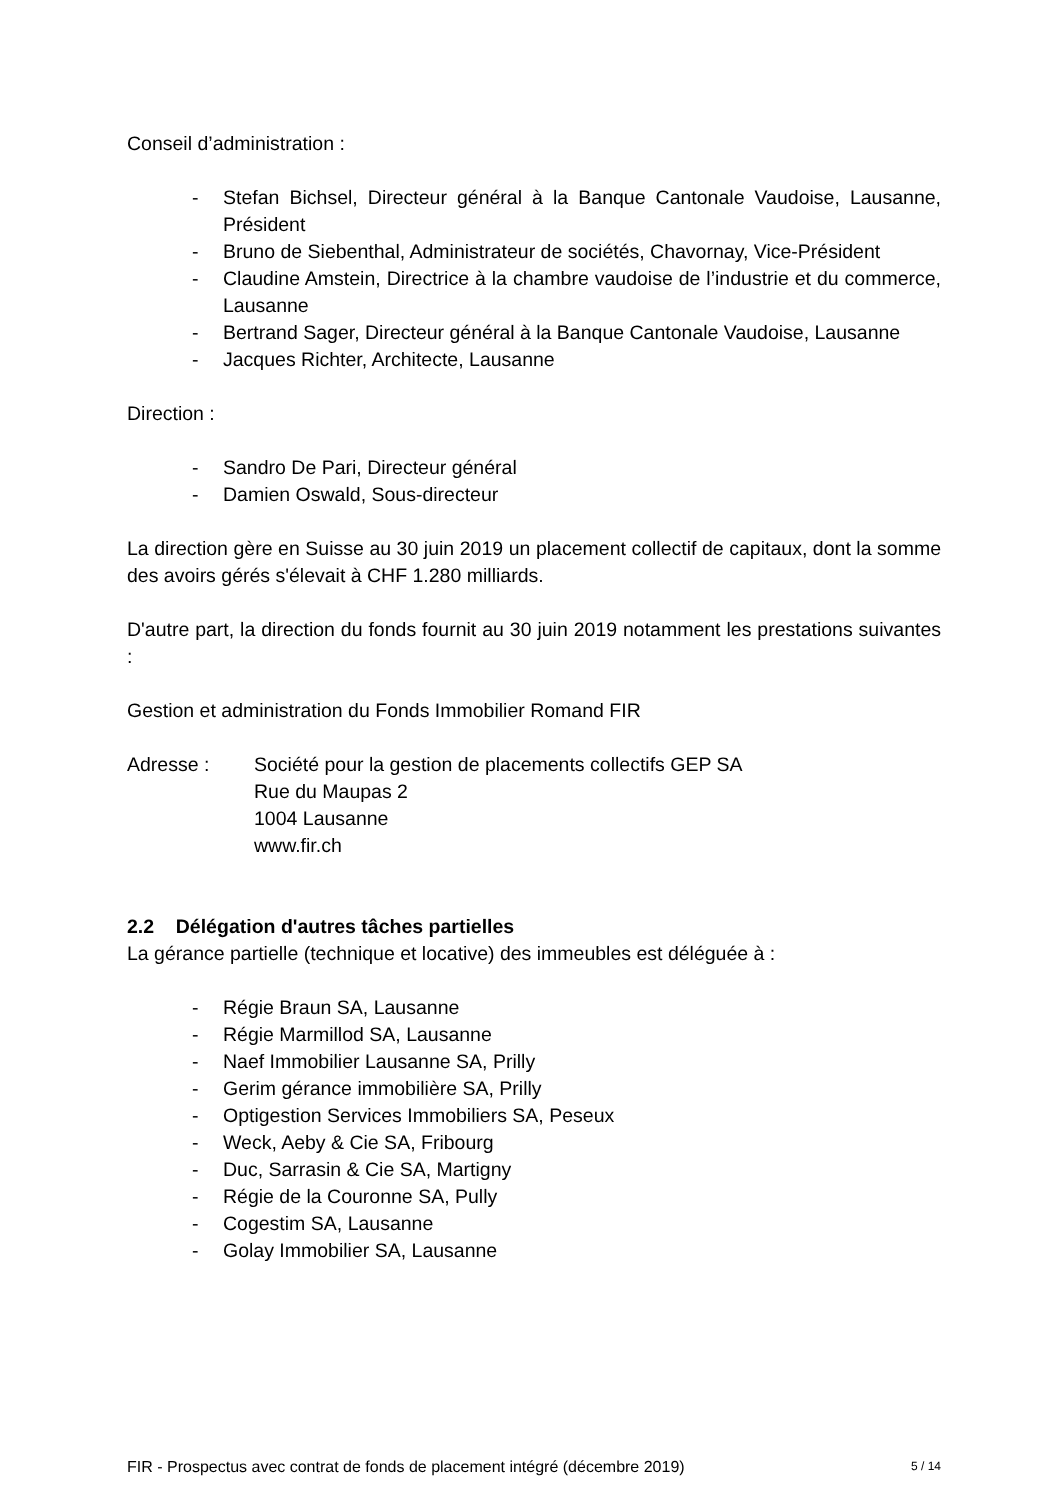Conseil d’administration :
- Stefan Bichsel, Directeur général à la Banque Cantonale Vaudoise, Lausanne, Président
- Bruno de Siebenthal, Administrateur de sociétés, Chavornay, Vice-Président
- Claudine Amstein, Directrice à la chambre vaudoise de l’industrie et du commerce, Lausanne
- Bertrand Sager, Directeur général à la Banque Cantonale Vaudoise, Lausanne
- Jacques Richter, Architecte, Lausanne
Direction :
- Sandro De Pari, Directeur général
- Damien Oswald, Sous-directeur
La direction gère en Suisse au 30 juin 2019 un placement collectif de capitaux, dont la somme des avoirs gérés s'élevait à CHF 1.280 milliards.
D'autre part, la direction du fonds fournit au 30 juin 2019 notamment les prestations suivantes :
Gestion et administration du Fonds Immobilier Romand FIR
Adresse : Société pour la gestion de placements collectifs GEP SA
Rue du Maupas 2
1004 Lausanne
www.fir.ch
2.2 Délégation d'autres tâches partielles
La gérance partielle (technique et locative) des immeubles est déléguée à :
- Régie Braun SA, Lausanne
- Régie Marmillod SA, Lausanne
- Naef Immobilier Lausanne SA, Prilly
- Gerim gérance immobilière SA, Prilly
- Optigestion Services Immobiliers SA, Peseux
- Weck, Aeby & Cie SA, Fribourg
- Duc, Sarrasin & Cie SA, Martigny
- Régie de la Couronne SA, Pully
- Cogestim SA, Lausanne
- Golay Immobilier SA, Lausanne
FIR - Prospectus avec contrat de fonds de placement intégré (décembre 2019) 5 / 14